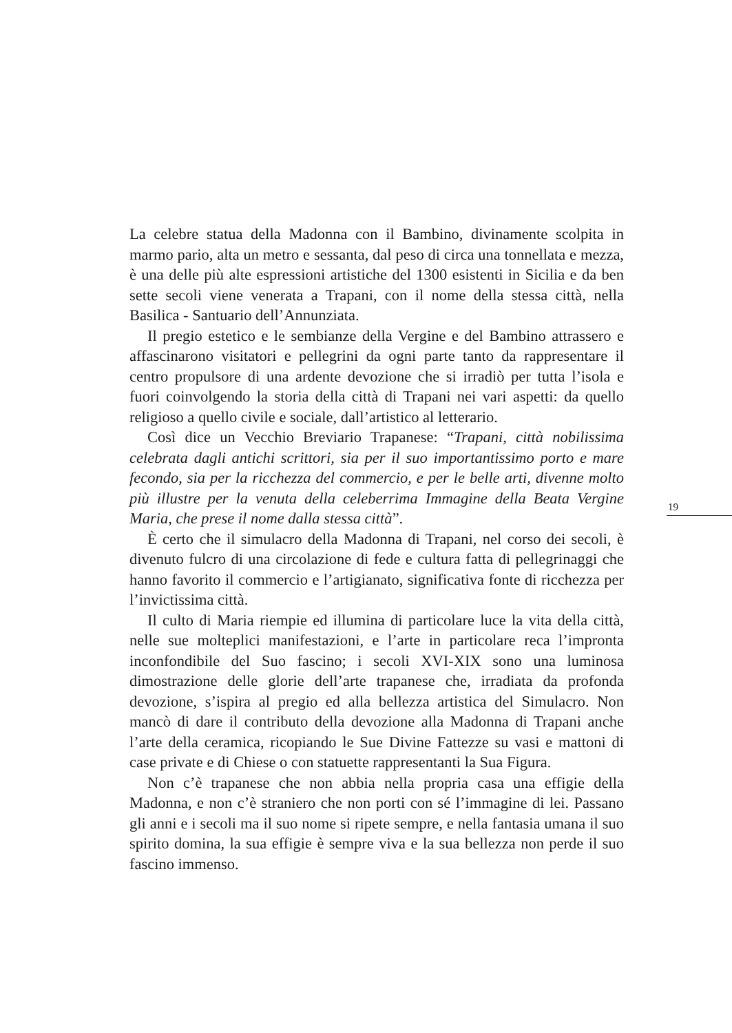La celebre statua della Madonna con il Bambino, divinamente scolpita in marmo pario, alta un metro e sessanta, dal peso di circa una tonnellata e mezza, è una delle più alte espressioni artistiche del 1300 esistenti in Sicilia e da ben sette secoli viene venerata a Trapani, con il nome della stessa città, nella Basilica - Santuario dell’Annunziata.
Il pregio estetico e le sembianze della Vergine e del Bambino attrassero e affascinarono visitatori e pellegrini da ogni parte tanto da rappresentare il centro propulsore di una ardente devozione che si irradiò per tutta l’isola e fuori coinvolgendo la storia della città di Trapani nei vari aspetti: da quello religioso a quello civile e sociale, dall’artistico al letterario.
Così dice un Vecchio Breviario Trapanese: “Trapani, città nobilissima celebrata dagli antichi scrittori, sia per il suo importantissimo porto e mare fecondo, sia per la ricchezza del commercio, e per le belle arti, divenne molto più illustre per la venuta della celeberrima Immagine della Beata Vergine Maria, che prese il nome dalla stessa città”.
È certo che il simulacro della Madonna di Trapani, nel corso dei secoli, è divenuto fulcro di una circolazione di fede e cultura fatta di pellegrinaggi che hanno favorito il commercio e l’artigianato, significativa fonte di ricchezza per l’invictissima città.
Il culto di Maria riempie ed illumina di particolare luce la vita della città, nelle sue molteplici manifestazioni, e l’arte in particolare reca l’impronta inconfondibile del Suo fascino; i secoli XVI-XIX sono una luminosa dimostrazione delle glorie dell’arte trapanese che, irradiata da profonda devozione, s’ispira al pregio ed alla bellezza artistica del Simulacro. Non mancò di dare il contributo della devozione alla Madonna di Trapani anche l’arte della ceramica, ricopiando le Sue Divine Fattezze su vasi e mattoni di case private e di Chiese o con statuette rappresentanti la Sua Figura.
Non c’è trapanese che non abbia nella propria casa una effigie della Madonna, e non c’è straniero che non porti con sé l’immagine di lei. Passano gli anni e i secoli ma il suo nome si ripete sempre, e nella fantasia umana il suo spirito domina, la sua effigie è sempre viva e la sua bellezza non perde il suo fascino immenso.
19